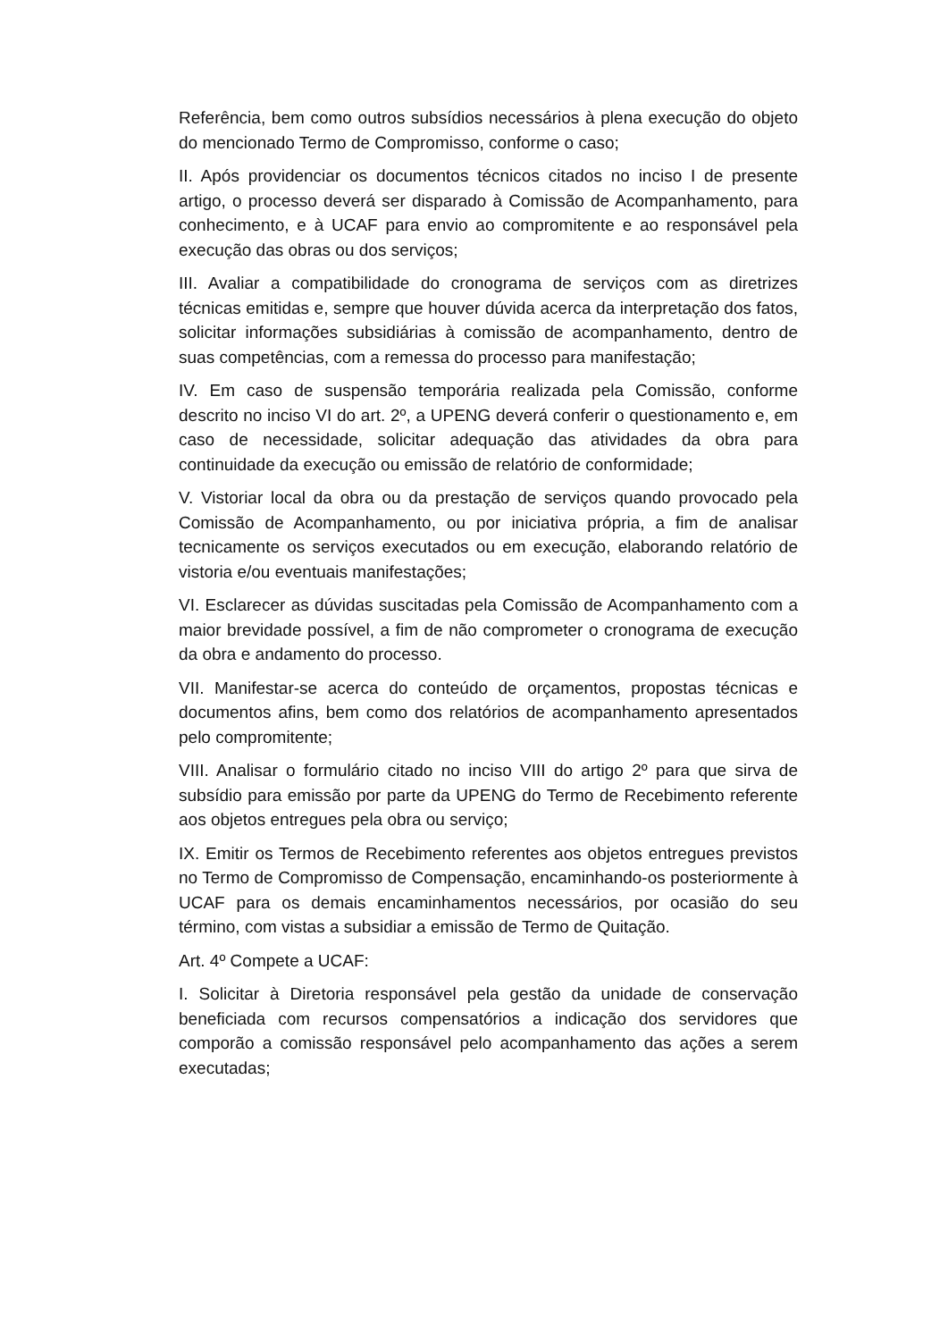Referência, bem como outros subsídios necessários à plena execução do objeto do mencionado Termo de Compromisso, conforme o caso;
II. Após providenciar os documentos técnicos citados no inciso I de presente artigo, o processo deverá ser disparado à Comissão de Acompanhamento, para conhecimento, e à UCAF para envio ao compromitente e ao responsável pela execução das obras ou dos serviços;
III. Avaliar a compatibilidade do cronograma de serviços com as diretrizes técnicas emitidas e, sempre que houver dúvida acerca da interpretação dos fatos, solicitar informações subsidiárias à comissão de acompanhamento, dentro de suas competências, com a remessa do processo para manifestação;
IV. Em caso de suspensão temporária realizada pela Comissão, conforme descrito no inciso VI do art. 2º, a UPENG deverá conferir o questionamento e, em caso de necessidade, solicitar adequação das atividades da obra para continuidade da execução ou emissão de relatório de conformidade;
V. Vistoriar local da obra ou da prestação de serviços quando provocado pela Comissão de Acompanhamento, ou por iniciativa própria, a fim de analisar tecnicamente os serviços executados ou em execução, elaborando relatório de vistoria e/ou eventuais manifestações;
VI. Esclarecer as dúvidas suscitadas pela Comissão de Acompanhamento com a maior brevidade possível, a fim de não comprometer o cronograma de execução da obra e andamento do processo.
VII. Manifestar-se acerca do conteúdo de orçamentos, propostas técnicas e documentos afins, bem como dos relatórios de acompanhamento apresentados pelo compromitente;
VIII. Analisar o formulário citado no inciso VIII do artigo 2º para que sirva de subsídio para emissão por parte da UPENG do Termo de Recebimento referente aos objetos entregues pela obra ou serviço;
IX. Emitir os Termos de Recebimento referentes aos objetos entregues previstos no Termo de Compromisso de Compensação, encaminhando-os posteriormente à UCAF para os demais encaminhamentos necessários, por ocasião do seu término, com vistas a subsidiar a emissão de Termo de Quitação.
Art. 4º Compete a UCAF:
I. Solicitar à Diretoria responsável pela gestão da unidade de conservação beneficiada com recursos compensatórios a indicação dos servidores que comporão a comissão responsável pelo acompanhamento das ações a serem executadas;